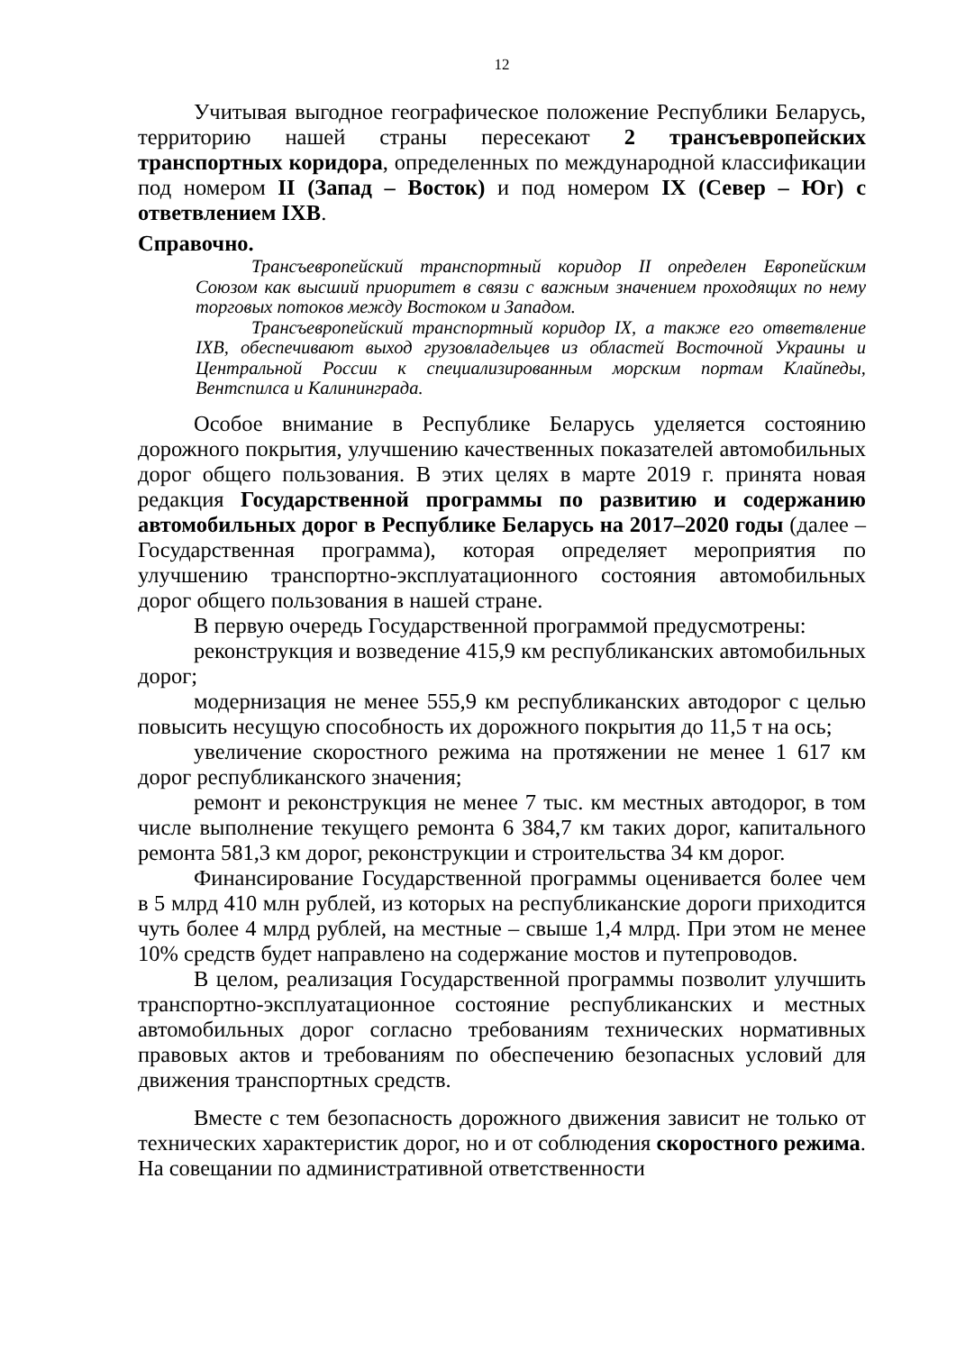12
Учитывая выгодное географическое положение Республики Беларусь, территорию нашей страны пересекают 2 трансъевропейских транспортных коридора, определенных по международной классификации под номером II (Запад – Восток) и под номером IX (Север – Юг) с ответвлением IXB.
Справочно.
Трансъевропейский транспортный коридор II определен Европейским Союзом как высший приоритет в связи с важным значением проходящих по нему торговых потоков между Востоком и Западом.
Трансъевропейский транспортный коридор IX, а также его ответвление IXB, обеспечивают выход грузовладельцев из областей Восточной Украины и Центральной России к специализированным морским портам Клайпеды, Вентспилса и Калининграда.
Особое внимание в Республике Беларусь уделяется состоянию дорожного покрытия, улучшению качественных показателей автомобильных дорог общего пользования. В этих целях в марте 2019 г. принята новая редакция Государственной программы по развитию и содержанию автомобильных дорог в Республике Беларусь на 2017–2020 годы (далее – Государственная программа), которая определяет мероприятия по улучшению транспортно-эксплуатационного состояния автомобильных дорог общего пользования в нашей стране.
В первую очередь Государственной программой предусмотрены:
реконструкция и возведение 415,9 км республиканских автомобильных дорог;
модернизация не менее 555,9 км республиканских автодорог с целью повысить несущую способность их дорожного покрытия до 11,5 т на ось;
увеличение скоростного режима на протяжении не менее 1 617 км дорог республиканского значения;
ремонт и реконструкция не менее 7 тыс. км местных автодорог, в том числе выполнение текущего ремонта 6 384,7 км таких дорог, капитального ремонта 581,3 км дорог, реконструкции и строительства 34 км дорог.
Финансирование Государственной программы оценивается более чем в 5 млрд 410 млн рублей, из которых на республиканские дороги приходится чуть более 4 млрд рублей, на местные – свыше 1,4 млрд. При этом не менее 10% средств будет направлено на содержание мостов и путепроводов.
В целом, реализация Государственной программы позволит улучшить транспортно-эксплуатационное состояние республиканских и местных автомобильных дорог согласно требованиям технических нормативных правовых актов и требованиям по обеспечению безопасных условий для движения транспортных средств.
Вместе с тем безопасность дорожного движения зависит не только от технических характеристик дорог, но и от соблюдения скоростного режима. На совещании по административной ответственности